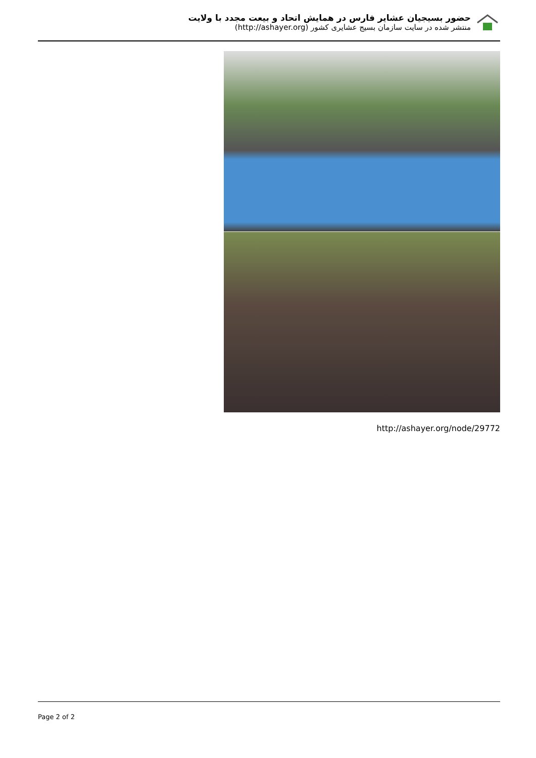حضور بسیجیان عشایر فارس در همایش اتحاد و بیعت مجدد با ولایت
منتشر شده در سایت سازمان بسیج عشایری کشور (http://ashayer.org)
http://ashayer.org/node/29772
Page 2 of 2